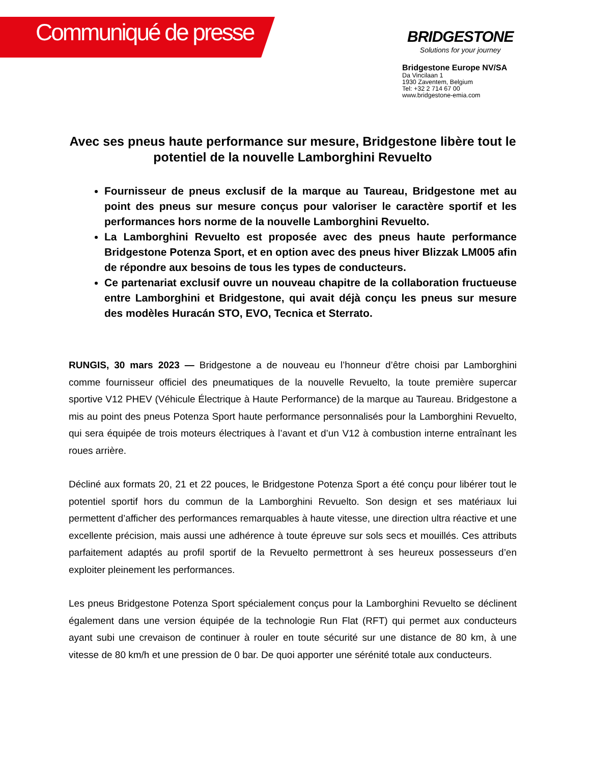Communiqué de presse
BRIDGESTONE
Solutions for your journey
Bridgestone Europe NV/SA
Da Vincilaan 1
1930 Zaventem, Belgium
Tel: +32 2 714 67 00
www.bridgestone-emia.com
Avec ses pneus haute performance sur mesure, Bridgestone libère tout le potentiel de la nouvelle Lamborghini Revuelto
Fournisseur de pneus exclusif de la marque au Taureau, Bridgestone met au point des pneus sur mesure conçus pour valoriser le caractère sportif et les performances hors norme de la nouvelle Lamborghini Revuelto.
La Lamborghini Revuelto est proposée avec des pneus haute performance Bridgestone Potenza Sport, et en option avec des pneus hiver Blizzak LM005 afin de répondre aux besoins de tous les types de conducteurs.
Ce partenariat exclusif ouvre un nouveau chapitre de la collaboration fructueuse entre Lamborghini et Bridgestone, qui avait déjà conçu les pneus sur mesure des modèles Huracán STO, EVO, Tecnica et Sterrato.
RUNGIS, 30 mars 2023 — Bridgestone a de nouveau eu l’honneur d’être choisi par Lamborghini comme fournisseur officiel des pneumatiques de la nouvelle Revuelto, la toute première supercar sportive V12 PHEV (Véhicule Électrique à Haute Performance) de la marque au Taureau. Bridgestone a mis au point des pneus Potenza Sport haute performance personnalisés pour la Lamborghini Revuelto, qui sera équipée de trois moteurs électriques à l’avant et d’un V12 à combustion interne entraînant les roues arrière.
Décliné aux formats 20, 21 et 22 pouces, le Bridgestone Potenza Sport a été conçu pour libérer tout le potentiel sportif hors du commun de la Lamborghini Revuelto. Son design et ses matériaux lui permettent d’afficher des performances remarquables à haute vitesse, une direction ultra réactive et une excellente précision, mais aussi une adhérence à toute épreuve sur sols secs et mouillés. Ces attributs parfaitement adaptés au profil sportif de la Revuelto permettront à ses heureux possesseurs d’en exploiter pleinement les performances.
Les pneus Bridgestone Potenza Sport spécialement conçus pour la Lamborghini Revuelto se déclinent également dans une version équipée de la technologie Run Flat (RFT) qui permet aux conducteurs ayant subi une crevaison de continuer à rouler en toute sécurité sur une distance de 80 km, à une vitesse de 80 km/h et une pression de 0 bar. De quoi apporter une sérénité totale aux conducteurs.